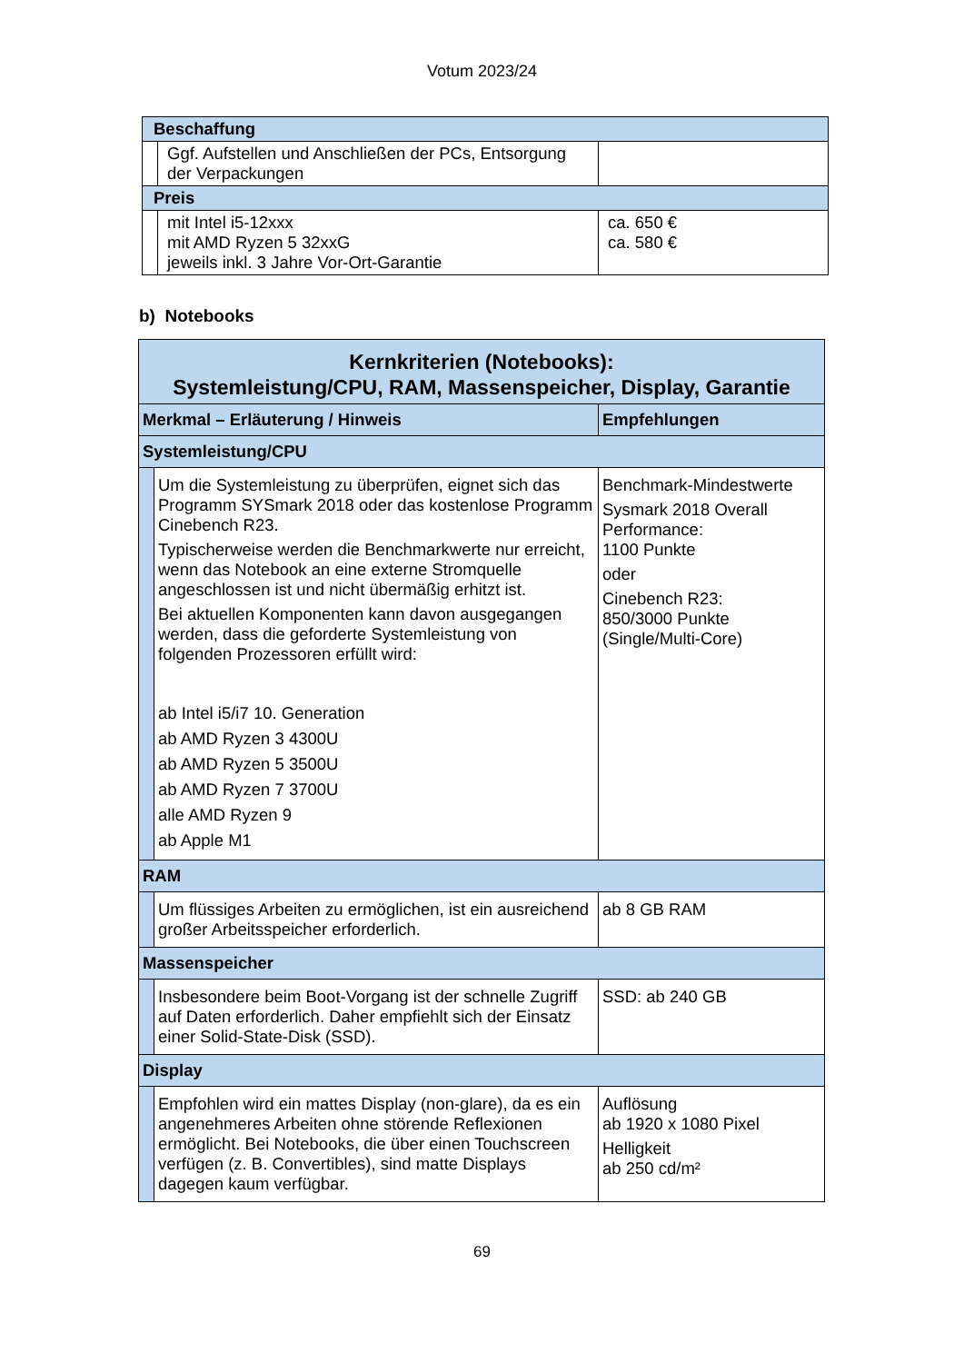Votum 2023/24
| Beschaffung | | |
| | Ggf. Aufstellen und Anschließen der PCs, Entsorgung der Verpackungen | |
| Preis | | |
| | mit Intel i5-12xxx mit AMD Ryzen 5 32xxG jeweils inkl. 3 Jahre Vor-Ort-Garantie | ca. 650 € ca. 580 € |
b) Notebooks
| Kernkriterien (Notebooks): Systemleistung/CPU, RAM, Massenspeicher, Display, Garantie | | |
| Merkmal – Erläuterung / Hinweis | | Empfehlungen |
| Systemleistung/CPU | | |
| | Um die Systemleistung zu überprüfen, eignet sich das Programm SYSmark 2018 oder das kostenlose Programm Cinebench R23. Typischerweise werden die Benchmarkwerte nur erreicht, wenn das Notebook an eine externe Stromquelle angeschlossen ist und nicht übermäßig erhitzt ist. Bei aktuellen Komponenten kann davon ausgegangen werden, dass die geforderte Systemleistung von folgenden Prozessoren erfüllt wird: ab Intel i5/i7 10. Generation ab AMD Ryzen 3 4300U ab AMD Ryzen 5 3500U ab AMD Ryzen 7 3700U alle AMD Ryzen 9 ab Apple M1 | Benchmark-Mindestwerte Sysmark 2018 Overall Performance: 1100 Punkte oder Cinebench R23: 850/3000 Punkte (Single/Multi-Core) |
| RAM | | |
| | Um flüssiges Arbeiten zu ermöglichen, ist ein ausreichend großer Arbeitsspeicher erforderlich. | ab 8 GB RAM |
| Massenspeicher | | |
| | Insbesondere beim Boot-Vorgang ist der schnelle Zugriff auf Daten erforderlich. Daher empfiehlt sich der Einsatz einer Solid-State-Disk (SSD). | SSD: ab 240 GB |
| Display | | |
| | Empfohlen wird ein mattes Display (non-glare), da es ein angenehmeres Arbeiten ohne störende Reflexionen ermöglicht. Bei Notebooks, die über einen Touchscreen verfügen (z. B. Convertibles), sind matte Displays dagegen kaum verfügbar. | Auflösung ab 1920 x 1080 Pixel Helligkeit ab 250 cd/m² |
69